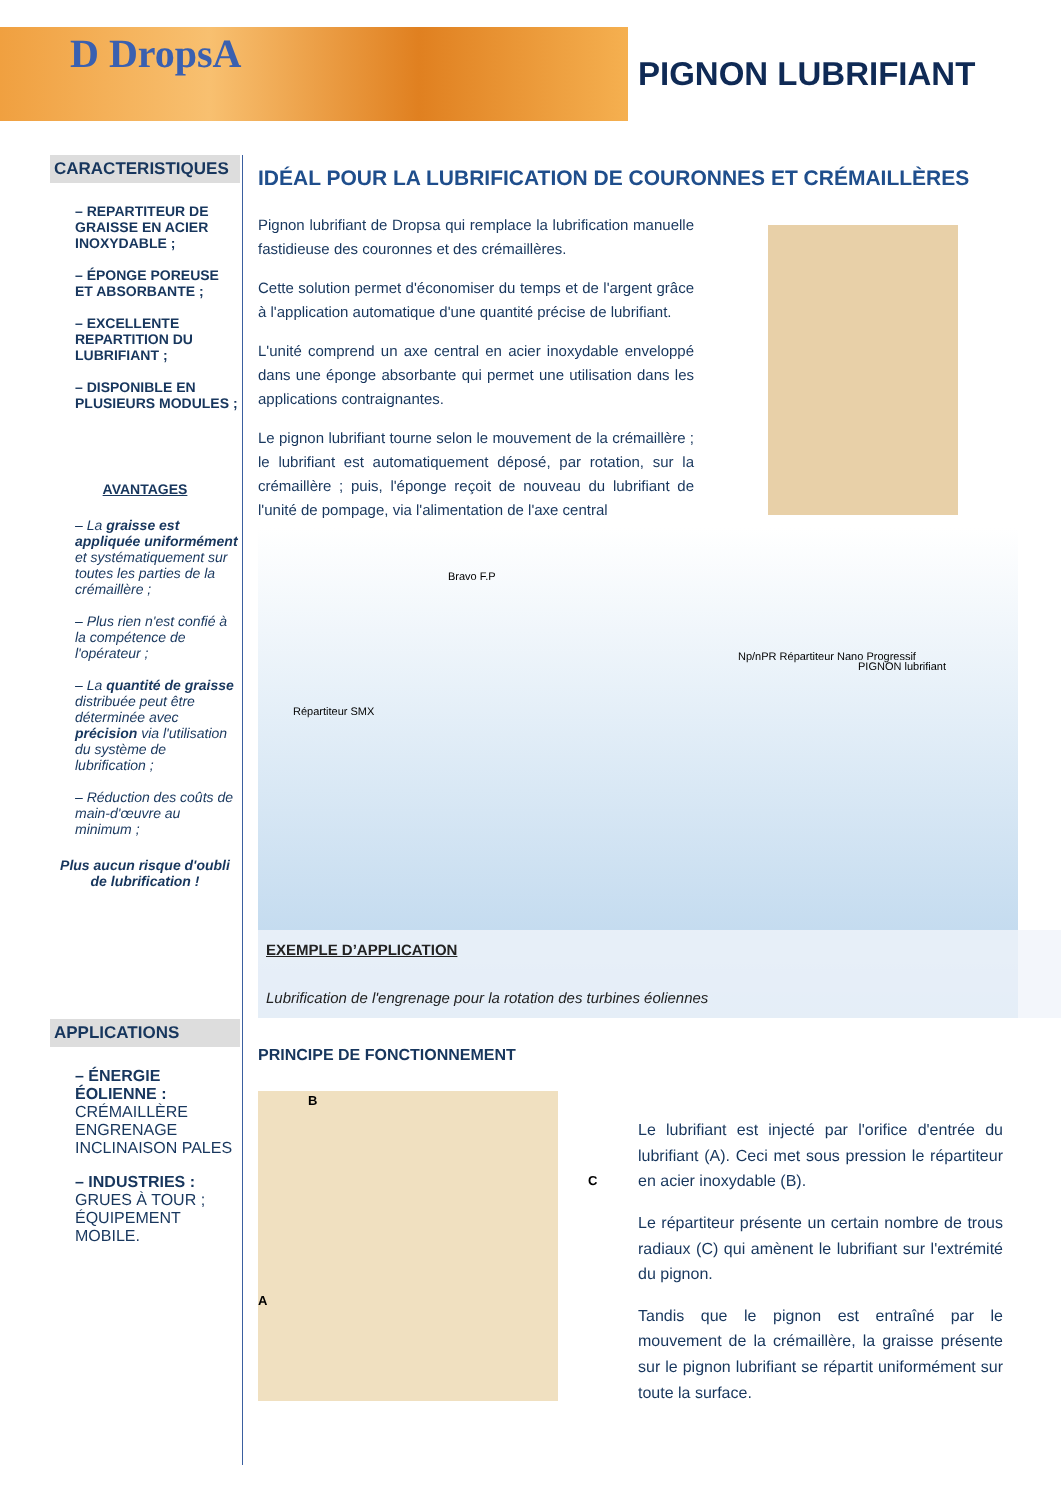D DropsA PIGNON LUBRIFIANT
CARACTERISTIQUES
– REPARTITEUR DE GRAISSE EN ACIER INOXYDABLE ;
– ÉPONGE POREUSE ET ABSORBANTE ;
– EXCELLENTE REPARTITION DU LUBRIFIANT ;
– DISPONIBLE EN PLUSIEURS MODULES ;
AVANTAGES
– La graisse est appliquée uniformément et systématiquement sur toutes les parties de la crémaillère ;
– Plus rien n'est confié à la compétence de l'opérateur ;
– La quantité de graisse distribuée peut être déterminée avec précision via l'utilisation du système de lubrification ;
– Réduction des coûts de main-d'œuvre au minimum ;
Plus aucun risque d'oubli de lubrification !
APPLICATIONS
– ÉNERGIE ÉOLIENNE :
CRÉMAILLÈRE
ENGRENAGE
INCLINAISON PALES
– INDUSTRIES :
GRUES À TOUR ;
ÉQUIPEMENT MOBILE.
IDÉAL POUR LA LUBRIFICATION DE COURONNES ET CRÉMAILLÈRES
Pignon lubrifiant de Dropsa qui remplace la lubrification manuelle fastidieuse des couronnes et des crémaillères.
Cette solution permet d'économiser du temps et de l'argent grâce à l'application automatique d'une quantité précise de lubrifiant.
L'unité comprend un axe central en acier inoxydable enveloppé dans une éponge absorbante qui permet une utilisation dans les applications contraignantes.
Le pignon lubrifiant tourne selon le mouvement de la crémaillère ; le lubrifiant est automatiquement déposé, par rotation, sur la crémaillère ; puis, l'éponge reçoit de nouveau du lubrifiant de l'unité de pompage, via l'alimentation de l'axe central
Bravo F.P
Np/nPR Répartiteur Nano Progressif
PIGNON lubrifiant
Répartiteur SMX
EXEMPLE D’APPLICATION
Lubrification de l'engrenage pour la rotation des turbines éoliennes
PRINCIPE DE FONCTIONNEMENT
B
C
A
Le lubrifiant est injecté par l'orifice d'entrée du lubrifiant (A). Ceci met sous pression le répartiteur en acier inoxydable (B).
Le répartiteur présente un certain nombre de trous radiaux (C) qui amènent le lubrifiant sur l'extrémité du pignon.
Tandis que le pignon est entraîné par le mouvement de la crémaillère, la graisse présente sur le pignon lubrifiant se répartit uniformément sur toute la surface.